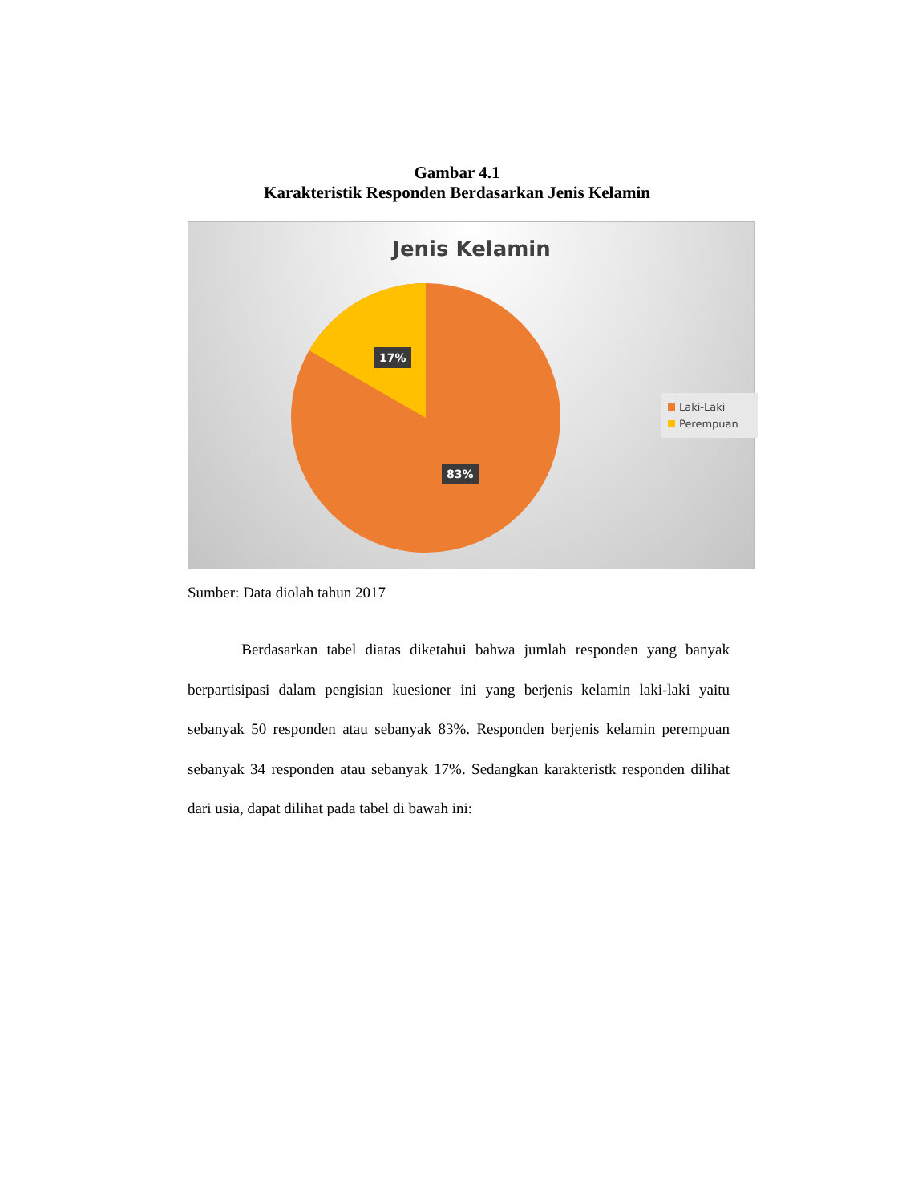Gambar 4.1
Karakteristik Responden Berdasarkan Jenis Kelamin
Jenis Kelamin
17%
83%
Laki-Laki
Perempuan
Sumber: Data diolah tahun 2017
Berdasarkan tabel diatas diketahui bahwa jumlah responden yang banyak berpartisipasi dalam pengisian kuesioner ini yang berjenis kelamin laki-laki yaitu sebanyak 50 responden atau sebanyak 83%. Responden berjenis kelamin perempuan sebanyak 34 responden atau sebanyak 17%. Sedangkan karakteristk responden dilihat dari usia, dapat dilihat pada tabel di bawah ini: